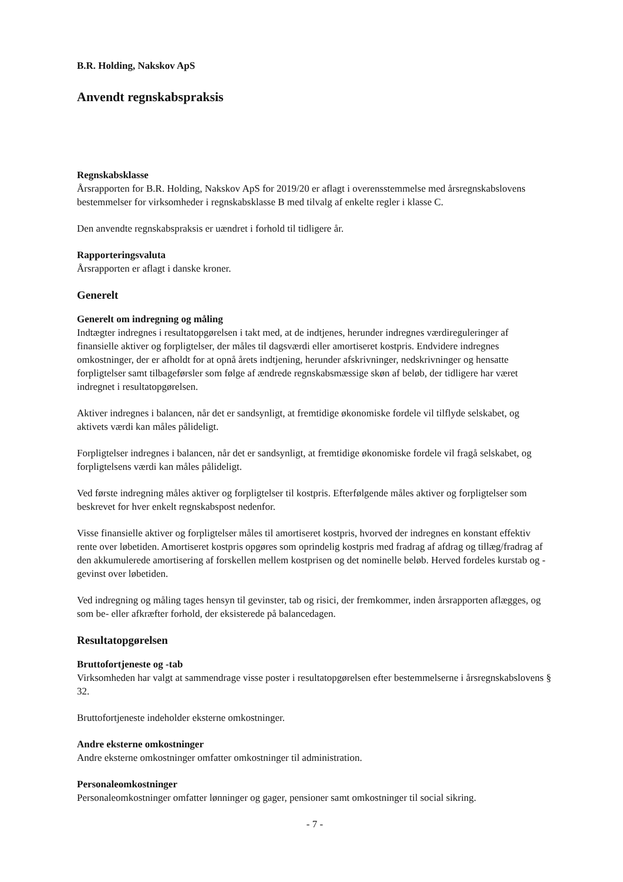B.R. Holding, Nakskov ApS
Anvendt regnskabspraksis
Regnskabsklasse
Årsrapporten for B.R. Holding, Nakskov ApS for 2019/20 er aflagt i overensstemmelse med årsregnskabslovens bestemmelser for virksomheder i regnskabsklasse B med tilvalg af enkelte regler i klasse C.
Den anvendte regnskabspraksis er uændret i forhold til tidligere år.
Rapporteringsvaluta
Årsrapporten er aflagt i danske kroner.
Generelt
Generelt om indregning og måling
Indtægter indregnes i resultatopgørelsen i takt med, at de indtjenes, herunder indregnes værdireguleringer af finansielle aktiver og forpligtelser, der måles til dagsværdi eller amortiseret kostpris. Endvidere indregnes omkostninger, der er afholdt for at opnå årets indtjening, herunder afskrivninger, nedskrivninger og hensatte forpligtelser samt tilbageførsler som følge af ændrede regnskabsmæssige skøn af beløb, der tidligere har været indregnet i resultatopgørelsen.
Aktiver indregnes i balancen, når det er sandsynligt, at fremtidige økonomiske fordele vil tilflyde selskabet, og aktivets værdi kan måles pålideligt.
Forpligtelser indregnes i balancen, når det er sandsynligt, at fremtidige økonomiske fordele vil fragå selskabet, og forpligtelsens værdi kan måles pålideligt.
Ved første indregning måles aktiver og forpligtelser til kostpris. Efterfølgende måles aktiver og forpligtelser som beskrevet for hver enkelt regnskabspost nedenfor.
Visse finansielle aktiver og forpligtelser måles til amortiseret kostpris, hvorved der indregnes en konstant effektiv rente over løbetiden. Amortiseret kostpris opgøres som oprindelig kostpris med fradrag af afdrag og tillæg/fradrag af den akkumulerede amortisering af forskellen mellem kostprisen og det nominelle beløb. Herved fordeles kurstab og -gevinst over løbetiden.
Ved indregning og måling tages hensyn til gevinster, tab og risici, der fremkommer, inden årsrapporten aflægges, og som be- eller afkræfter forhold, der eksisterede på balancedagen.
Resultatopgørelsen
Bruttofortjeneste og -tab
Virksomheden har valgt at sammendrage visse poster i resultatopgørelsen efter bestemmelserne i årsregnskabslovens § 32.
Bruttofortjeneste indeholder eksterne omkostninger.
Andre eksterne omkostninger
Andre eksterne omkostninger omfatter omkostninger til administration.
Personaleomkostninger
Personaleomkostninger omfatter lønninger og gager, pensioner samt omkostninger til social sikring.
- 7 -